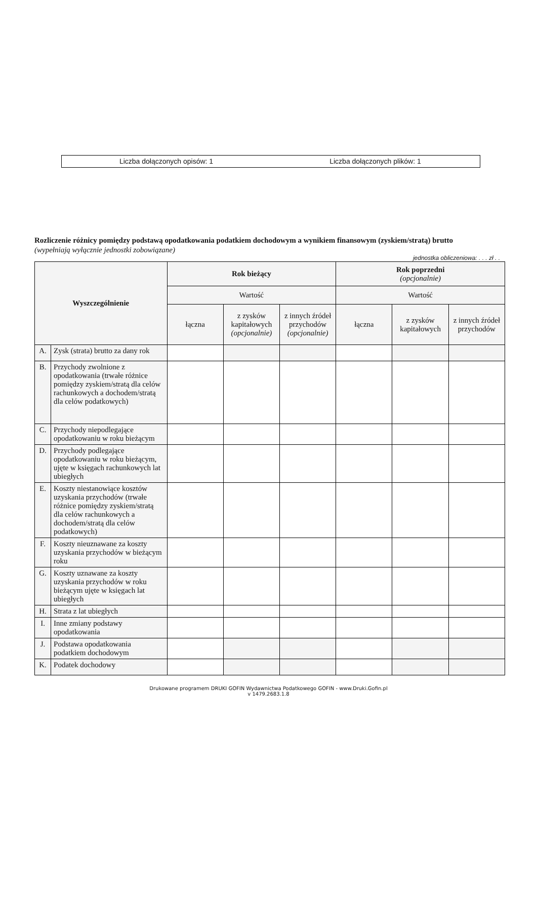Liczba dołączonych opisów: 1 Liczba dołączonych plików: 1
Rozliczenie różnicy pomiędzy podstawą opodatkowania podatkiem dochodowym a wynikiem finansowym (zyskiem/stratą) brutto
(wypełniają wyłącznie jednostki zobowiązane)
jednostka obliczeniowa: . . . zł . .
| Wyszczególnienie | | Rok bieżący | | | Rok poprzedni (opcjonalnie) | | |
| --- | --- | --- | --- | --- | --- | --- | --- |
| | | Wartość | | | Wartość | | |
| | | łączna | z zysków kapitałowych (opcjonalnie) | z innych źródeł przychodów (opcjonalnie) | łączna | z zysków kapitałowych | z innych źródeł przychodów |
| A. | Zysk (strata) brutto za dany rok | | | | | | |
| B. | Przychody zwolnione z opodatkowania (trwałe różnice pomiędzy zyskiem/stratą dla celów rachunkowych a dochodem/stratą dla celów podatkowych) | | | | | | |
| C. | Przychody niepodlegające opodatkowaniu w roku bieżącym | | | | | | |
| D. | Przychody podlegające opodatkowaniu w roku bieżącym, ujęte w księgach rachunkowych lat ubiegłych | | | | | | |
| E. | Koszty niestanowiące kosztów uzyskania przychodów (trwałe różnice pomiędzy zyskiem/stratą dla celów rachunkowych a dochodem/stratą dla celów podatkowych) | | | | | | |
| F. | Koszty nieuznawane za koszty uzyskania przychodów w bieżącym roku | | | | | | |
| G. | Koszty uznawane za koszty uzyskania przychodów w roku bieżącym ujęte w księgach lat ubiegłych | | | | | | |
| H. | Strata z lat ubiegłych | | | | | | |
| I. | Inne zmiany podstawy opodatkowania | | | | | | |
| J. | Podstawa opodatkowania podatkiem dochodowym | | | | | | |
| K. | Podatek dochodowy | | | | | | |
Drukowane programem DRUKI GOFIN Wydawnictwa Podatkowego GOFIN - www.Druki.Gofin.pl
v 1479.2683.1.8